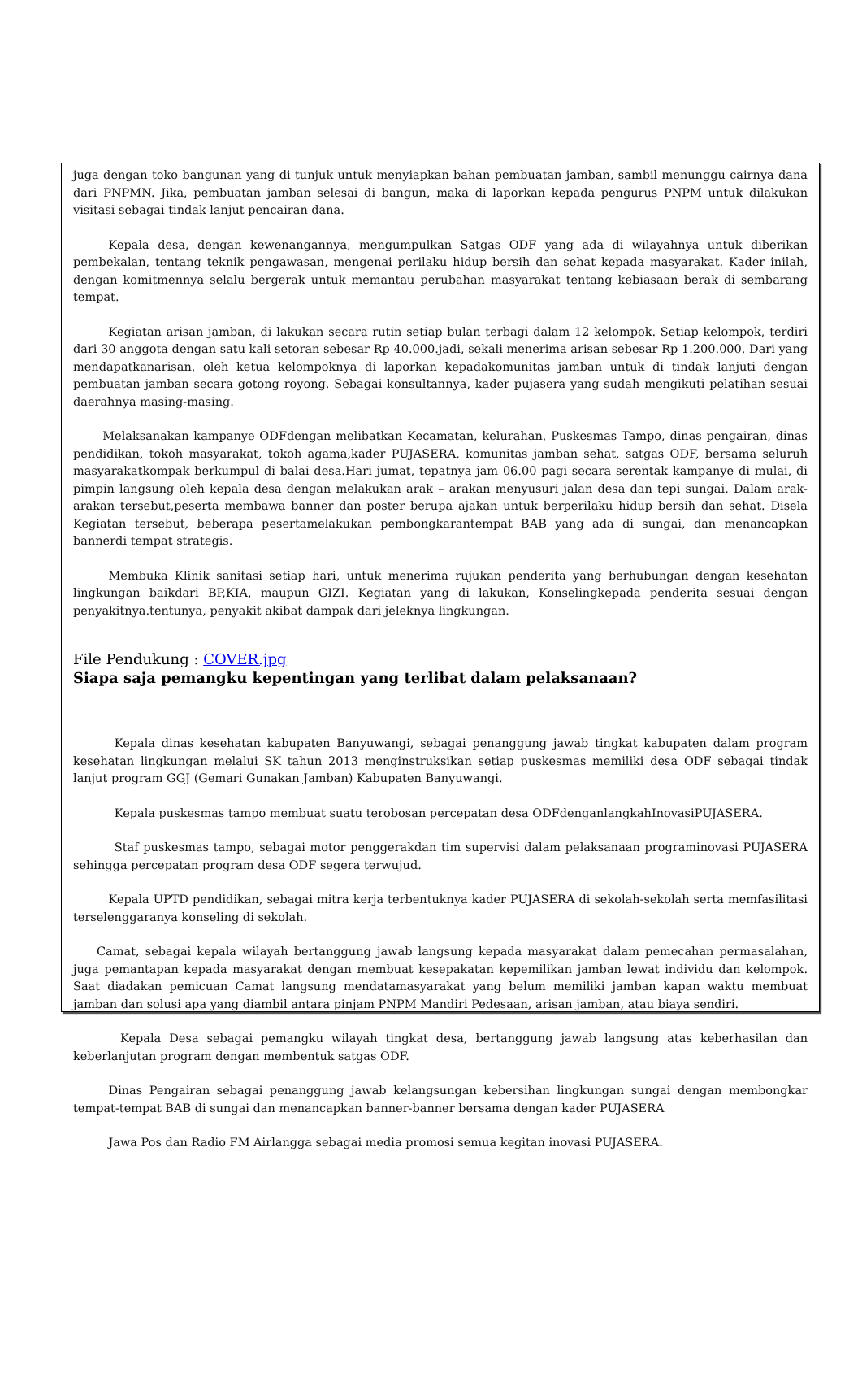juga dengan toko bangunan yang di tunjuk untuk menyiapkan bahan pembuatan jamban, sambil menunggu cairnya dana dari PNPMN. Jika, pembuatan jamban selesai di bangun, maka di laporkan kepada pengurus PNPM untuk dilakukan visitasi sebagai tindak lanjut pencairan dana.
   Kepala desa, dengan kewenangannya, mengumpulkan Satgas ODF yang ada di wilayahnya untuk diberikan pembekalan, tentang teknik pengawasan, mengenai perilaku hidup bersih dan sehat kepada masyarakat. Kader inilah, dengan komitmennya selalu bergerak untuk memantau perubahan masyarakat tentang kebiasaan berak di sembarang tempat.
   Kegiatan arisan jamban, di lakukan secara rutin setiap bulan terbagi dalam 12 kelompok. Setiap kelompok, terdiri dari 30 anggota dengan satu kali setoran sebesar Rp 40.000.jadi, sekali menerima arisan sebesar Rp 1.200.000. Dari yang mendapatkanarisan, oleh ketua kelompoknya di laporkan kepadakomunitas jamban untuk di tindak lanjuti dengan pembuatan jamban secara gotong royong. Sebagai konsultannya, kader pujasera yang sudah mengikuti pelatihan sesuai daerahnya masing-masing.
   Melaksanakan kampanye ODFdengan melibatkan Kecamatan, kelurahan, Puskesmas Tampo, dinas pengairan, dinas pendidikan, tokoh masyarakat, tokoh agama,kader PUJASERA, komunitas jamban sehat, satgas ODF, bersama seluruh masyarakatkompak berkumpul di balai desa.Hari jumat, tepatnya jam 06.00 pagi secara serentak kampanye di mulai, di pimpin langsung oleh kepala desa dengan melakukan arak – arakan menyusuri jalan desa dan tepi sungai. Dalam arak-arakan tersebut,peserta membawa banner dan poster berupa ajakan untuk berperilaku hidup bersih dan sehat. Disela Kegiatan tersebut, beberapa pesertamelakukan pembongkarantempat BAB yang ada di sungai, dan menancapkan bannerdi tempat strategis.
   Membuka Klinik sanitasi setiap hari, untuk menerima rujukan penderita yang berhubungan dengan kesehatan lingkungan baikdari BP,KIA, maupun GIZI. Kegiatan yang di lakukan, Konselingkepada penderita sesuai dengan penyakitnya.tentunya, penyakit akibat dampak dari jeleknya lingkungan.
File Pendukung : COVER.jpg
Siapa saja pemangku kepentingan yang terlibat dalam pelaksanaan?
    Kepala dinas kesehatan kabupaten Banyuwangi, sebagai penanggung jawab tingkat kabupaten dalam program kesehatan lingkungan melalui SK tahun 2013 menginstruksikan setiap puskesmas memiliki desa ODF sebagai tindak lanjut program GGJ (Gemari Gunakan Jamban) Kabupaten Banyuwangi.
    Kepala puskesmas tampo membuat suatu terobosan percepatan desa ODFdenganlangkahInovasiPUJASERA.
    Staf puskesmas tampo, sebagai motor penggerakdan tim supervisi dalam pelaksanaan programinovasi PUJASERA sehingga percepatan program desa ODF segera terwujud.
   Kepala UPTD pendidikan, sebagai mitra kerja terbentuknya kader PUJASERA di sekolah-sekolah serta memfasilitasi terselenggaranya konseling di sekolah.
  Camat, sebagai kepala wilayah bertanggung jawab langsung kepada masyarakat dalam pemecahan permasalahan, juga pemantapan kepada masyarakat dengan membuat kesepakatan kepemilikan jamban lewat individu dan kelompok. Saat diadakan pemicuan Camat langsung mendatamasyarakat yang belum memiliki jamban kapan waktu membuat jamban dan solusi apa yang diambil antara pinjam PNPM Mandiri Pedesaan, arisan jamban, atau biaya sendiri.
    Kepala Desa sebagai pemangku wilayah tingkat desa, bertanggung jawab langsung atas keberhasilan dan keberlanjutan program dengan membentuk satgas ODF.
   Dinas Pengairan sebagai penanggung jawab kelangsungan kebersihan lingkungan sungai dengan membongkar tempat-tempat BAB di sungai dan menancapkan banner-banner bersama dengan kader PUJASERA
   Jawa Pos dan Radio FM Airlangga sebagai media promosi semua kegitan inovasi PUJASERA.